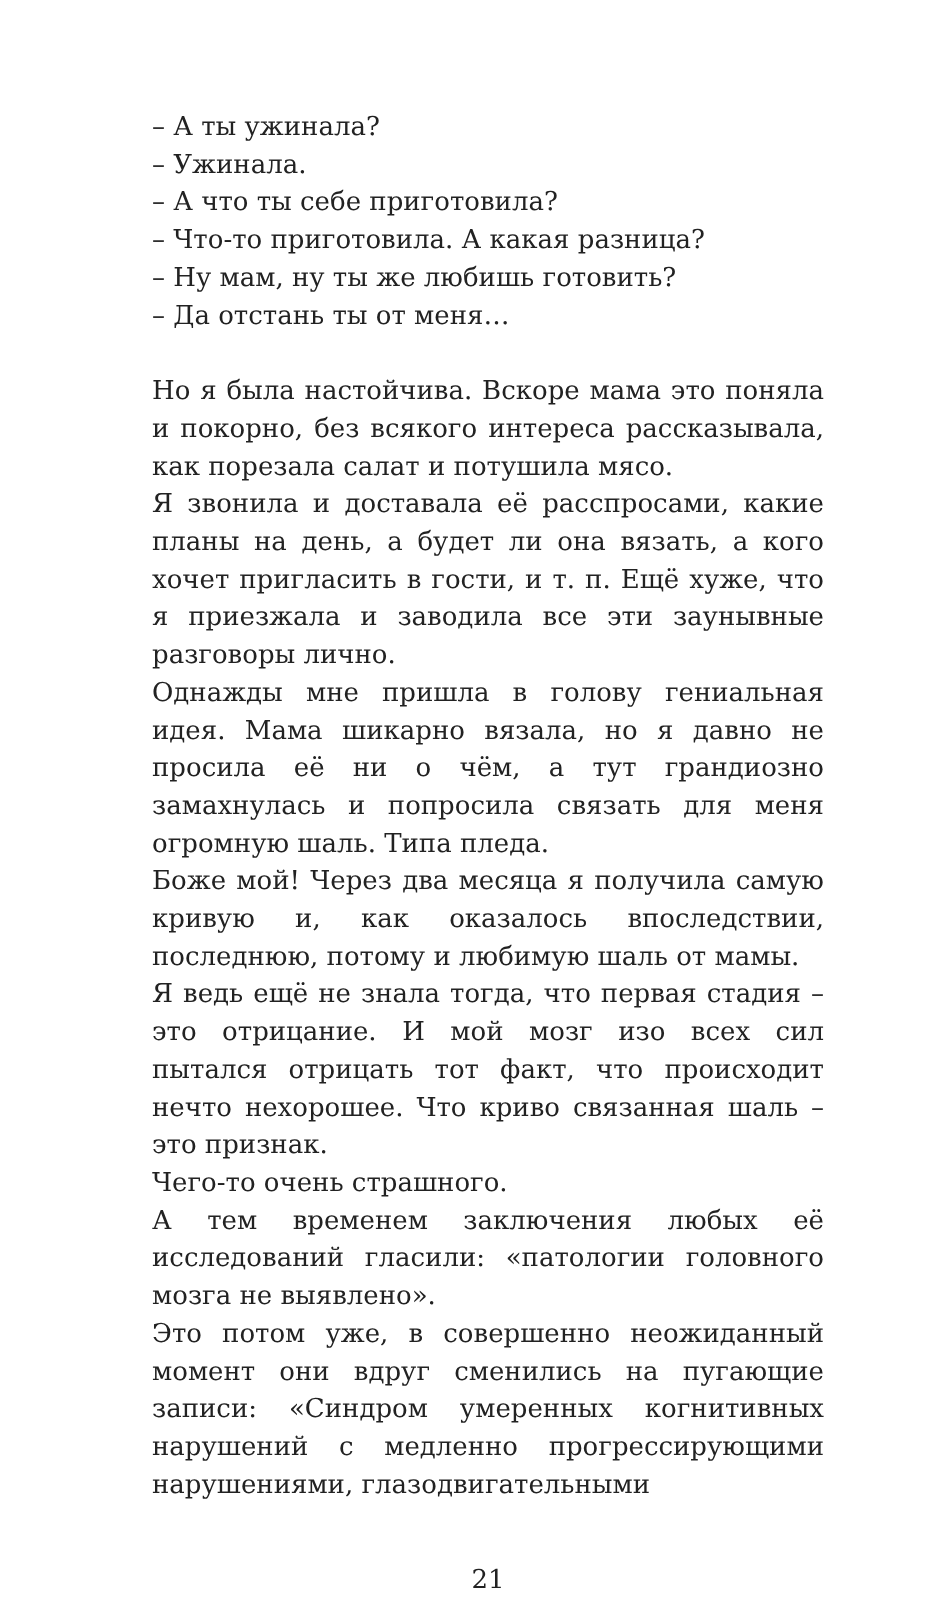– А ты ужинала?
– Ужинала.
– А что ты себе приготовила?
– Что-то приготовила. А какая разница?
– Ну мам, ну ты же любишь готовить?
– Да отстань ты от меня…
Но я была настойчива. Вскоре мама это поняла и покорно, без всякого интереса рассказывала, как порезала салат и потушила мясо.
Я звонила и доставала её расспросами, какие планы на день, а будет ли она вязать, а кого хочет пригласить в гости, и т. п. Ещё хуже, что я приезжала и заводила все эти заунывные разговоры лично.
Однажды мне пришла в голову гениальная идея. Мама шикарно вязала, но я давно не просила её ни о чём, а тут грандиозно замахнулась и попросила связать для меня огромную шаль. Типа пледа.
Боже мой! Через два месяца я получила самую кривую и, как оказалось впоследствии, последнюю, потому и любимую шаль от мамы.
Я ведь ещё не знала тогда, что первая стадия – это отрицание. И мой мозг изо всех сил пытался отрицать тот факт, что происходит нечто нехорошее. Что криво связанная шаль – это признак.
Чего-то очень страшного.
А тем временем заключения любых её исследований гласили: «патологии головного мозга не выявлено».
Это потом уже, в совершенно неожиданный момент они вдруг сменились на пугающие записи: «Синдром умеренных когнитивных нарушений с медленно прогрессирующими нарушениями, глазодвигательными
21